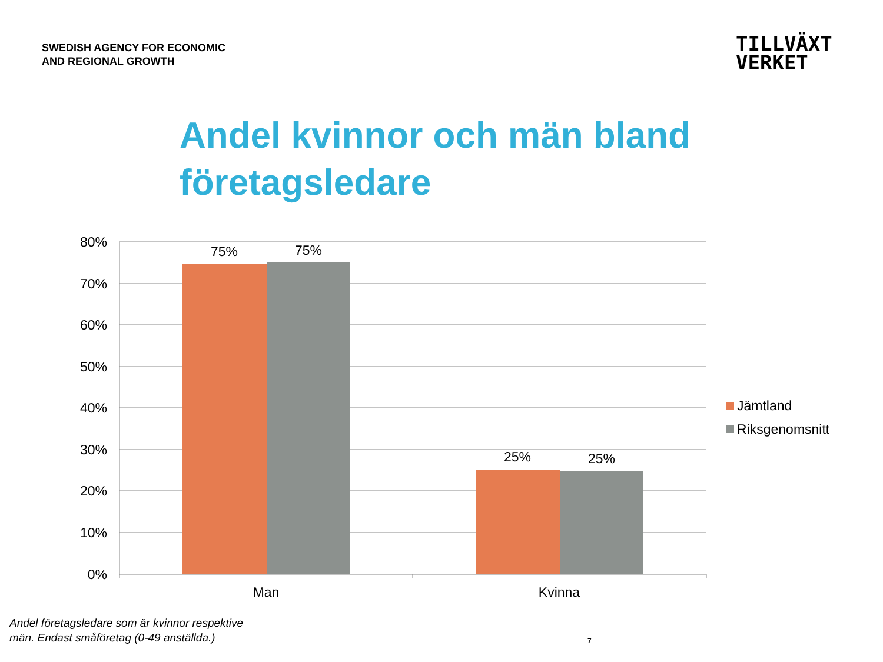SWEDISH AGENCY FOR ECONOMIC
AND REGIONAL GROWTH
TILLVÄXT
VERKET
Andel kvinnor och män bland företagsledare
80%
70%
60%
50%
40%
30%
20%
10%
0%
75%
75%
25%
25%
Man
Kvinna
Jämtland
Riksgenomsnitt
Andel företagsledare som är kvinnor respektive män. Endast småföretag (0-49 anställda.)
7